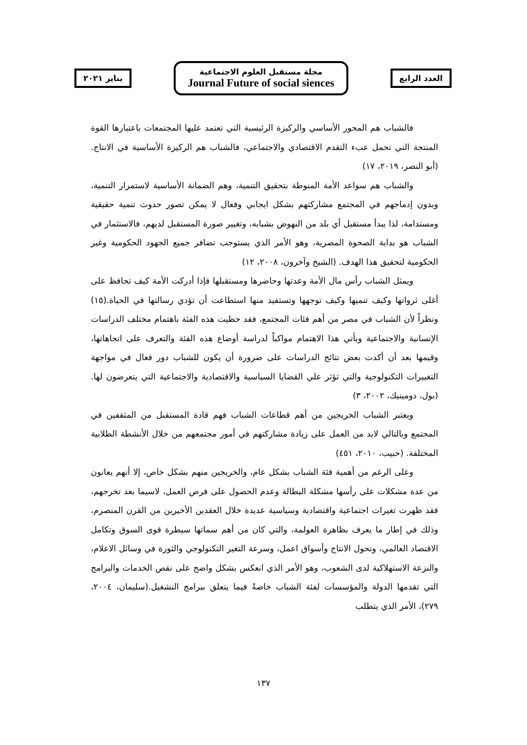العدد الرابع
مجلة مستقبل العلوم الاجتماعية
Journal Future of social siences
يناير ٢٠٢١
فالشباب هم المحور الأساسي والركيزة الرئيسية التي تعتمد عليها المجتمعات باعتبارها القوة المنتجة التي تحمل عبء التقدم الاقتصادي والاجتماعي، فالشباب هم الركيزة الأساسية في الانتاج. (أبو النصر، ٢٠١٩، ١٧)
والشباب هم سواعد الأمة المنوطة بتحقيق التنمية، وهم الضمانة الأساسية لاستمرار التنمية، وبدون إدماجهم في المجتمع مشاركتهم بشكل ايجابي وفعال لا يمكن تصور حدوث تنمية حقيقية ومستدامة، لذا يبدأ مستقبل أي بلد من النهوض بشبابه، وتغيير صورة المستقبل لديهم، فالاستثمار في الشباب هو بداية الصحوة المصرية، وهو الأمر الذي يستوجب تضافر جميع الجهود الحكومية وغير الحكومية لتحقيق هذا الهدف. (الشيخ وآخرون، ٢٠٠٨، ١٢)
ويمثل الشباب رأس مال الأمة وعدتها وحاضرها ومستقبلها فإذا أدركت الأمة كيف تحافظ على أغلى ثرواتها وكيف تنميها وكيف توجهها وتستفيد منها استطاعت أن تؤدي رسالتها في الحياة.(١٥) ونظراً لأن الشباب في مصر من أهم فئات المجتمع، فقد حظيت هذه الفئة باهتمام مختلف الدراسات الإنسانية والاجتماعية ويأتي هذا الاهتمام مواكباً لدراسة أوضاع هذه الفئة والتعرف على اتجاهاتها، وقيمها بعد أن أكدت بعض نتائج الدراسات على ضرورة أن يكون للشباب دور فعال في مواجهة التغييرات التكنولوجية والتي تؤثر علي القضايا السياسية والاقتصادية والاجتماعية التي يتعرضون لها. (بول، دومينيك، ٢٠٠٢، ٣)
ويعتبر الشباب الخريجين من أهم قطاعات الشباب فهم قادة المستقبل من المثقفين في المجتمع وبالتالي لابد من العمل على زيادة مشاركتهم في أمور مجتمعهم من خلال الأنشطة الطلابية المختلفة. (حبيب، ٢٠١٠، ٤٥١)
وعلى الرغم من أهمية فئة الشباب بشكل عام، والخريجين منهم بشكل خاص، إلا أنهم يعانون من عدة مشكلات على رأسها مشكلة البطالة وعدم الحصول على فرص العمل، لاسيما بعد تخرجهم، فقد ظهرت تغيرات اجتماعية واقتصادية وسياسية عديدة خلال العقدين الأخيرين من القرن المنصرم، وذلك في إطار ما يعرف بظاهرة العولمة، والتي كان من أهم سماتها سيطرة قوى السوق وتكامل الاقتصاد العالمي، وتحول الانتاج وأسواق اعمل، وسرعة التغير التكنولوجي والثورة في وسائل الاعلام، والنزعة الاستهلاكية لدى الشعوب، وهو الأمر الذي انعكس بشكل واضح على نقص الخدمات والبرامج التي تقدمها الدولة والمؤسسات لفئة الشباب خاصةً فيما يتعلق ببرامج التشغيل.(سليمان، ٢٠٠٤، ٢٧٩)، الأمر الذي يتطلب
١٣٧